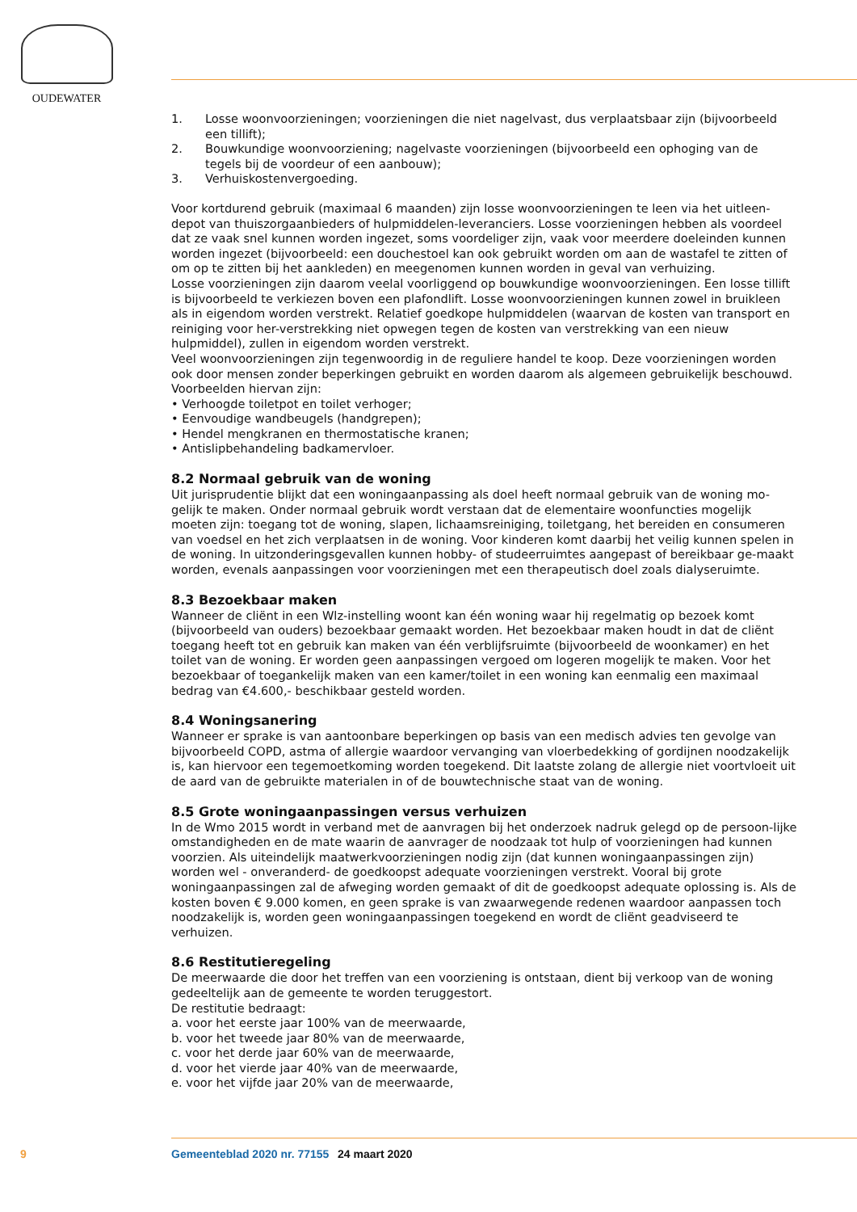OUDEWATER
1. Losse woonvoorzieningen; voorzieningen die niet nagelvast, dus verplaatsbaar zijn (bijvoorbeeld een tillift);
2. Bouwkundige woonvoorziening; nagelvaste voorzieningen (bijvoorbeeld een ophoging van de tegels bij de voordeur of een aanbouw);
3. Verhuiskostenvergoeding.
Voor kortdurend gebruik (maximaal 6 maanden) zijn losse woonvoorzieningen te leen via het uitleen-depot van thuiszorgaanbieders of hulpmiddelen-leveranciers. Losse voorzieningen hebben als voordeel dat ze vaak snel kunnen worden ingezet, soms voordeliger zijn, vaak voor meerdere doeleinden kunnen worden ingezet (bijvoorbeeld: een douchestoel kan ook gebruikt worden om aan de wastafel te zitten of om op te zitten bij het aankleden) en meegenomen kunnen worden in geval van verhuizing.
Losse voorzieningen zijn daarom veelal voorliggend op bouwkundige woonvoorzieningen. Een losse tillift is bijvoorbeeld te verkiezen boven een plafondlift. Losse woonvoorzieningen kunnen zowel in bruikleen als in eigendom worden verstrekt. Relatief goedkope hulpmiddelen (waarvan de kosten van transport en reiniging voor her-verstrekking niet opwegen tegen de kosten van verstrekking van een nieuw hulpmiddel), zullen in eigendom worden verstrekt.
Veel woonvoorzieningen zijn tegenwoordig in de reguliere handel te koop. Deze voorzieningen worden ook door mensen zonder beperkingen gebruikt en worden daarom als algemeen gebruikelijk beschouwd. Voorbeelden hiervan zijn:
• Verhoogde toiletpot en toilet verhoger;
• Eenvoudige wandbeugels (handgrepen);
• Hendel mengkranen en thermostatische kranen;
• Antislipbehandeling badkamervloer.
8.2 Normaal gebruik van de woning
Uit jurisprudentie blijkt dat een woningaanpassing als doel heeft normaal gebruik van de woning mo-gelijk te maken. Onder normaal gebruik wordt verstaan dat de elementaire woonfuncties mogelijk moeten zijn: toegang tot de woning, slapen, lichaamsreiniging, toiletgang, het bereiden en consumeren van voedsel en het zich verplaatsen in de woning. Voor kinderen komt daarbij het veilig kunnen spelen in de woning. In uitzonderingsgevallen kunnen hobby- of studeerruimtes aangepast of bereikbaar ge-maakt worden, evenals aanpassingen voor voorzieningen met een therapeutisch doel zoals dialyseruimte.
8.3 Bezoekbaar maken
Wanneer de cliënt in een Wlz-instelling woont kan één woning waar hij regelmatig op bezoek komt (bijvoorbeeld van ouders) bezoekbaar gemaakt worden. Het bezoekbaar maken houdt in dat de cliënt toegang heeft tot en gebruik kan maken van één verblijfsruimte (bijvoorbeeld de woonkamer) en het toilet van de woning. Er worden geen aanpassingen vergoed om logeren mogelijk te maken. Voor het bezoekbaar of toegankelijk maken van een kamer/toilet in een woning kan eenmalig een maximaal bedrag van €4.600,- beschikbaar gesteld worden.
8.4 Woningsanering
Wanneer er sprake is van aantoonbare beperkingen op basis van een medisch advies ten gevolge van bijvoorbeeld COPD, astma of allergie waardoor vervanging van vloerbedekking of gordijnen noodzakelijk is, kan hiervoor een tegemoetkoming worden toegekend. Dit laatste zolang de allergie niet voortvloeit uit de aard van de gebruikte materialen in of de bouwtechnische staat van de woning.
8.5 Grote woningaanpassingen versus verhuizen
In de Wmo 2015 wordt in verband met de aanvragen bij het onderzoek nadruk gelegd op de persoon-lijke omstandigheden en de mate waarin de aanvrager de noodzaak tot hulp of voorzieningen had kunnen voorzien. Als uiteindelijk maatwerkvoorzieningen nodig zijn (dat kunnen woningaanpassingen zijn) worden wel - onveranderd- de goedkoopst adequate voorzieningen verstrekt. Vooral bij grote woningaanpassingen zal de afweging worden gemaakt of dit de goedkoopst adequate oplossing is. Als de kosten boven € 9.000 komen, en geen sprake is van zwaarwegende redenen waardoor aanpassen toch noodzakelijk is, worden geen woningaanpassingen toegekend en wordt de cliënt geadviseerd te verhuizen.
8.6 Restitutieregeling
De meerwaarde die door het treffen van een voorziening is ontstaan, dient bij verkoop van de woning gedeeltelijk aan de gemeente te worden teruggestort.
De restitutie bedraagt:
a. voor het eerste jaar 100% van de meerwaarde,
b. voor het tweede jaar 80% van de meerwaarde,
c. voor het derde jaar 60% van de meerwaarde,
d. voor het vierde jaar 40% van de meerwaarde,
e. voor het vijfde jaar 20% van de meerwaarde,
9 Gemeenteblad 2020 nr. 77155 24 maart 2020